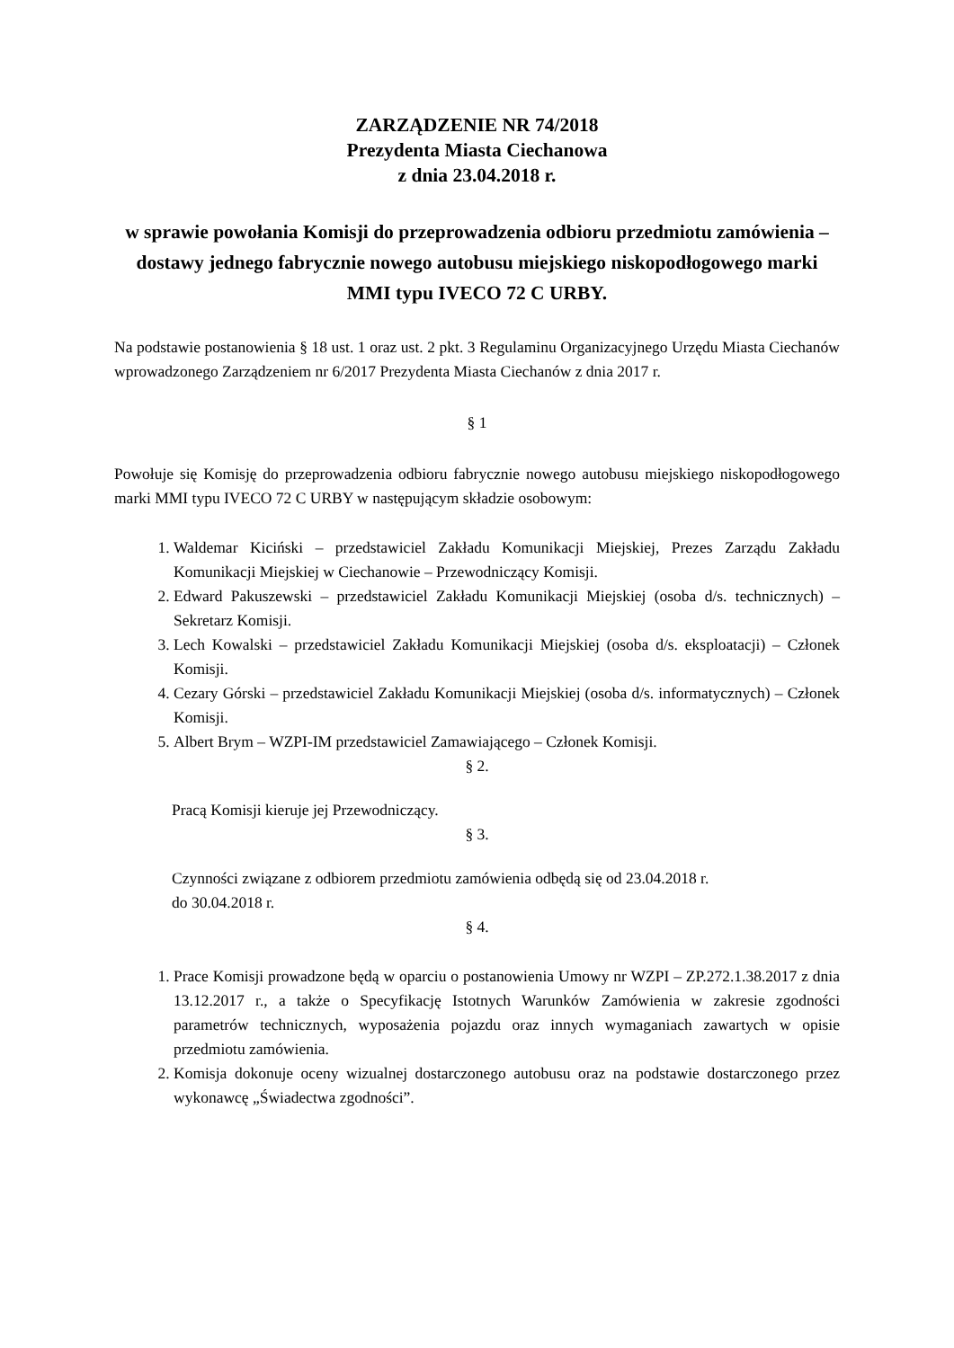ZARZĄDZENIE NR 74/2018
Prezydenta Miasta Ciechanowa
z dnia 23.04.2018 r.
w sprawie powołania Komisji do przeprowadzenia odbioru przedmiotu zamówienia – dostawy jednego fabrycznie nowego autobusu miejskiego niskopodłogowego marki MMI typu IVECO 72 C URBY.
Na podstawie postanowienia § 18 ust. 1 oraz ust. 2 pkt. 3 Regulaminu Organizacyjnego Urzędu Miasta Ciechanów wprowadzonego Zarządzeniem nr 6/2017 Prezydenta Miasta Ciechanów z dnia 2017 r.
§ 1
Powołuje się Komisję do przeprowadzenia odbioru fabrycznie nowego autobusu miejskiego niskopodłogowego marki MMI typu IVECO 72 C URBY w następującym składzie osobowym:
1. Waldemar Kiciński – przedstawiciel Zakładu Komunikacji Miejskiej, Prezes Zarządu Zakładu Komunikacji Miejskiej w Ciechanowie – Przewodniczący Komisji.
2. Edward Pakuszewski – przedstawiciel Zakładu Komunikacji Miejskiej (osoba d/s. technicznych) – Sekretarz Komisji.
3. Lech Kowalski – przedstawiciel Zakładu Komunikacji Miejskiej (osoba d/s. eksploatacji) – Członek Komisji.
4. Cezary Górski – przedstawiciel Zakładu Komunikacji Miejskiej (osoba d/s. informatycznych) – Członek Komisji.
5. Albert Brym – WZPI-IM przedstawiciel Zamawiającego – Członek Komisji.
§ 2.
Pracą Komisji kieruje jej Przewodniczący.
§ 3.
Czynności związane z odbiorem przedmiotu zamówienia odbędą się od 23.04.2018 r.
do 30.04.2018 r.
§ 4.
1. Prace Komisji prowadzone będą w oparciu o postanowienia Umowy nr WZPI – ZP.272.1.38.2017 z dnia 13.12.2017 r., a także o Specyfikację Istotnych Warunków Zamówienia w zakresie zgodności parametrów technicznych, wyposażenia pojazdu oraz innych wymaganiach zawartych w opisie przedmiotu zamówienia.
2. Komisja dokonuje oceny wizualnej dostarczonego autobusu oraz na podstawie dostarczonego przez wykonawcę „Świadectwa zgodności”.